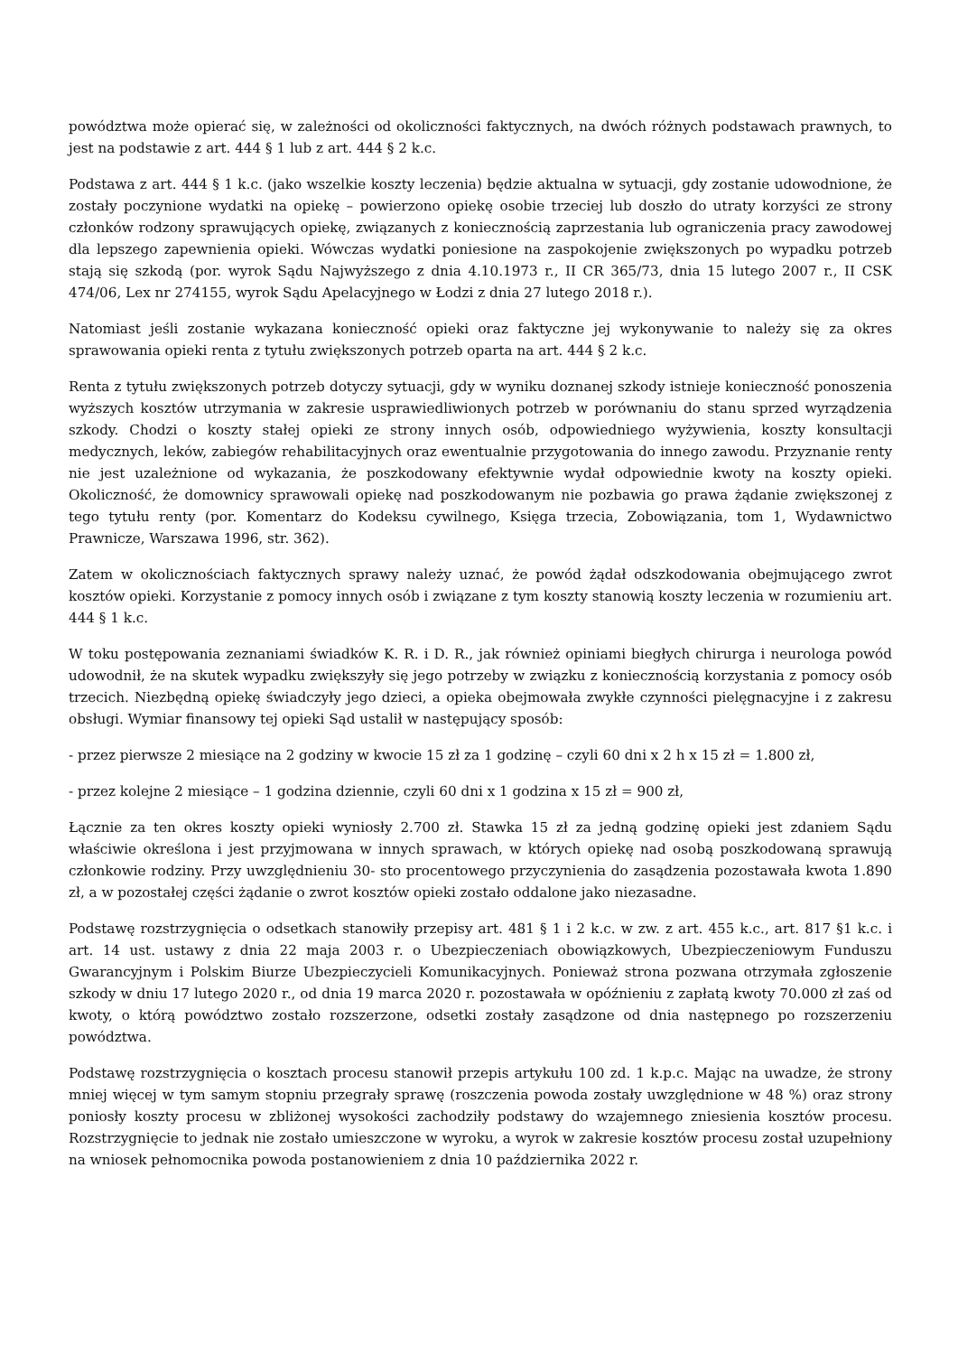powództwa może opierać się, w zależności od okoliczności faktycznych, na dwóch różnych podstawach prawnych, to jest na podstawie z art. 444 § 1 lub z art. 444 § 2 k.c.
Podstawa z art. 444 § 1 k.c. (jako wszelkie koszty leczenia) będzie aktualna w sytuacji, gdy zostanie udowodnione, że zostały poczynione wydatki na opiekę – powierzono opiekę osobie trzeciej lub doszło do utraty korzyści ze strony członków rodzony sprawujących opiekę, związanych z koniecznością zaprzestania lub ograniczenia pracy zawodowej dla lepszego zapewnienia opieki. Wówczas wydatki poniesione na zaspokojenie zwiększonych po wypadku potrzeb stają się szkodą (por. wyrok Sądu Najwyższego z dnia 4.10.1973 r., II CR 365/73, dnia 15 lutego 2007 r., II CSK 474/06, Lex nr 274155, wyrok Sądu Apelacyjnego w Łodzi z dnia 27 lutego 2018 r.).
Natomiast jeśli zostanie wykazana konieczność opieki oraz faktyczne jej wykonywanie to należy się za okres sprawowania opieki renta z tytułu zwiększonych potrzeb oparta na art. 444 § 2 k.c.
Renta z tytułu zwiększonych potrzeb dotyczy sytuacji, gdy w wyniku doznanej szkody istnieje konieczność ponoszenia wyższych kosztów utrzymania w zakresie usprawiedliwionych potrzeb w porównaniu do stanu sprzed wyrządzenia szkody. Chodzi o koszty stałej opieki ze strony innych osób, odpowiedniego wyżywienia, koszty konsultacji medycznych, leków, zabiegów rehabilitacyjnych oraz ewentualnie przygotowania do innego zawodu. Przyznanie renty nie jest uzależnione od wykazania, że poszkodowany efektywnie wydał odpowiednie kwoty na koszty opieki. Okoliczność, że domownicy sprawowali opiekę nad poszkodowanym nie pozbawia go prawa żądanie zwiększonej z tego tytułu renty (por. Komentarz do Kodeksu cywilnego, Księga trzecia, Zobowiązania, tom 1, Wydawnictwo Prawnicze, Warszawa 1996, str. 362).
Zatem w okolicznościach faktycznych sprawy należy uznać, że powód żądał odszkodowania obejmującego zwrot kosztów opieki. Korzystanie z pomocy innych osób i związane z tym koszty stanowią koszty leczenia w rozumieniu art. 444 § 1 k.c.
W toku postępowania zeznaniami świadków K. R. i D. R., jak również opiniami biegłych chirurga i neurologa powód udowodnił, że na skutek wypadku zwiększyły się jego potrzeby w związku z koniecznością korzystania z pomocy osób trzecich. Niezbędną opiekę świadczyły jego dzieci, a opieka obejmowała zwykłe czynności pielęgnacyjne i z zakresu obsługi. Wymiar finansowy tej opieki Sąd ustalił w następujący sposób:
- przez pierwsze 2 miesiące na 2 godziny w kwocie 15 zł za 1 godzinę – czyli 60 dni x 2 h x 15 zł = 1.800 zł,
- przez kolejne 2 miesiące – 1 godzina dziennie, czyli 60 dni x 1 godzina x 15 zł = 900 zł,
Łącznie za ten okres koszty opieki wyniosły 2.700 zł. Stawka 15 zł za jedną godzinę opieki jest zdaniem Sądu właściwie określona i jest przyjmowana w innych sprawach, w których opiekę nad osobą poszkodowaną sprawują członkowie rodziny. Przy uwzględnieniu 30- sto procentowego przyczynienia do zasądzenia pozostawała kwota 1.890 zł, a w pozostałej części żądanie o zwrot kosztów opieki zostało oddalone jako niezasadne.
Podstawę rozstrzygnięcia o odsetkach stanowiły przepisy art. 481 § 1 i 2 k.c. w zw. z art. 455 k.c., art. 817 §1 k.c. i art. 14 ust. ustawy z dnia 22 maja 2003 r. o Ubezpieczeniach obowiązkowych, Ubezpieczeniowym Funduszu Gwarancyjnym i Polskim Biurze Ubezpieczycieli Komunikacyjnych. Ponieważ strona pozwana otrzymała zgłoszenie szkody w dniu 17 lutego 2020 r., od dnia 19 marca 2020 r. pozostawała w opóźnieniu z zapłatą kwoty 70.000 zł zaś od kwoty, o którą powództwo zostało rozszerzone, odsetki zostały zasądzone od dnia następnego po rozszerzeniu powództwa.
Podstawę rozstrzygnięcia o kosztach procesu stanowił przepis artykułu 100 zd. 1 k.p.c. Mając na uwadze, że strony mniej więcej w tym samym stopniu przegrały sprawę (roszczenia powoda zostały uwzględnione w 48 %) oraz strony poniosły koszty procesu w zbliżonej wysokości zachodziły podstawy do wzajemnego zniesienia kosztów procesu. Rozstrzygnięcie to jednak nie zostało umieszczone w wyroku, a wyrok w zakresie kosztów procesu został uzupełniony na wniosek pełnomocnika powoda postanowieniem z dnia 10 października 2022 r.